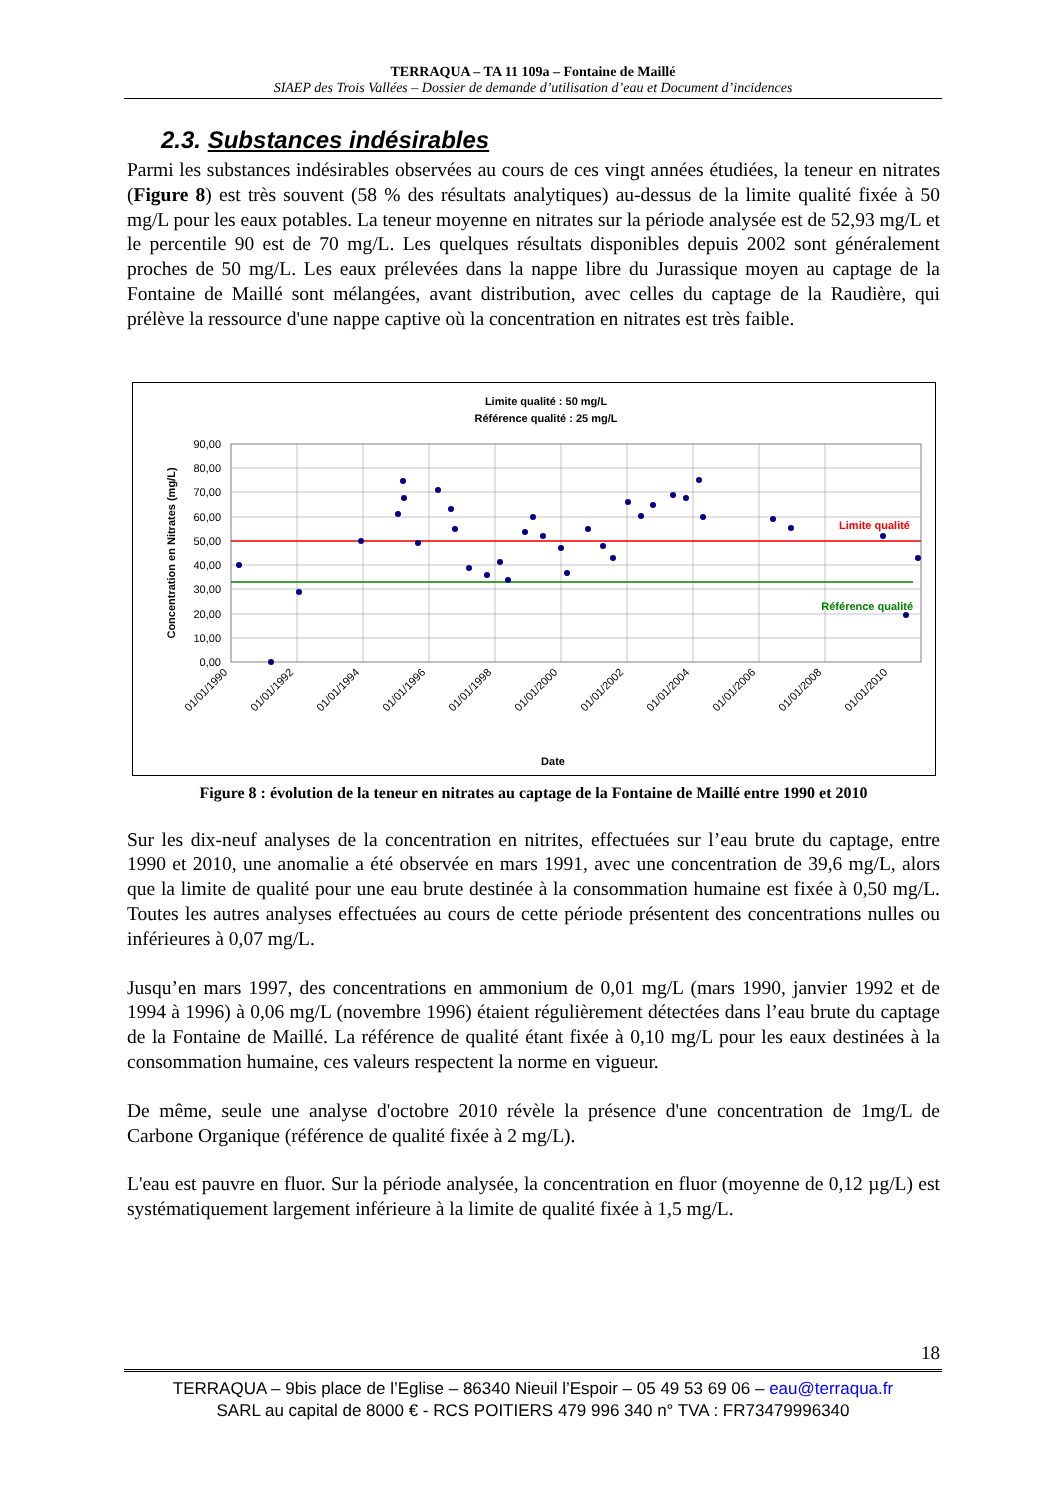TERRAQUA – TA 11 109a – Fontaine de Maillé
SIAEP des Trois Vallées – Dossier de demande d’utilisation d’eau et Document d’incidences
2.3. Substances indésirables
Parmi les substances indésirables observées au cours de ces vingt années étudiées, la teneur en nitrates (Figure 8) est très souvent (58 % des résultats analytiques) au-dessus de la limite qualité fixée à 50 mg/L pour les eaux potables. La teneur moyenne en nitrates sur la période analysée est de 52,93 mg/L et le percentile 90 est de 70 mg/L. Les quelques résultats disponibles depuis 2002 sont généralement proches de 50 mg/L. Les eaux prélevées dans la nappe libre du Jurassique moyen au captage de la Fontaine de Maillé sont mélangées, avant distribution, avec celles du captage de la Raudière, qui prélève la ressource d'une nappe captive où la concentration en nitrates est très faible.
Limite qualité : 50 mg/L
Référence qualité : 25 mg/L
Limite qualité
Référence qualité
90,00
80,00
70,00
60,00
50,00
40,00
30,00
20,00
10,00
0,00
Concentration en Nitrates (mg/L)
01/01/1990
01/01/1992
01/01/1994
01/01/1996
01/01/1998
01/01/2000
01/01/2002
01/01/2004
01/01/2006
01/01/2008
01/01/2010
Date
Figure 8 : évolution de la teneur en nitrates au captage de la Fontaine de Maillé entre 1990 et 2010
Sur les dix-neuf analyses de la concentration en nitrites, effectuées sur l’eau brute du captage, entre 1990 et 2010, une anomalie a été observée en mars 1991, avec une concentration de 39,6 mg/L, alors que la limite de qualité pour une eau brute destinée à la consommation humaine est fixée à 0,50 mg/L. Toutes les autres analyses effectuées au cours de cette période présentent des concentrations nulles ou inférieures à 0,07 mg/L.
Jusqu’en mars 1997, des concentrations en ammonium de 0,01 mg/L (mars 1990, janvier 1992 et de 1994 à 1996) à 0,06 mg/L (novembre 1996) étaient régulièrement détectées dans l’eau brute du captage de la Fontaine de Maillé. La référence de qualité étant fixée à 0,10 mg/L pour les eaux destinées à la consommation humaine, ces valeurs respectent la norme en vigueur.
De même, seule une analyse d'octobre 2010 révèle la présence d'une concentration de 1mg/L de Carbone Organique (référence de qualité fixée à 2 mg/L).
L'eau est pauvre en fluor. Sur la période analysée, la concentration en fluor (moyenne de 0,12 µg/L) est systématiquement largement inférieure à la limite de qualité fixée à 1,5 mg/L.
18
TERRAQUA – 9bis place de l’Eglise – 86340 Nieuil l’Espoir – 05 49 53 69 06 – eau@terraqua.fr
SARL au capital de 8000 € - RCS POITIERS 479 996 340 n° TVA : FR73479996340